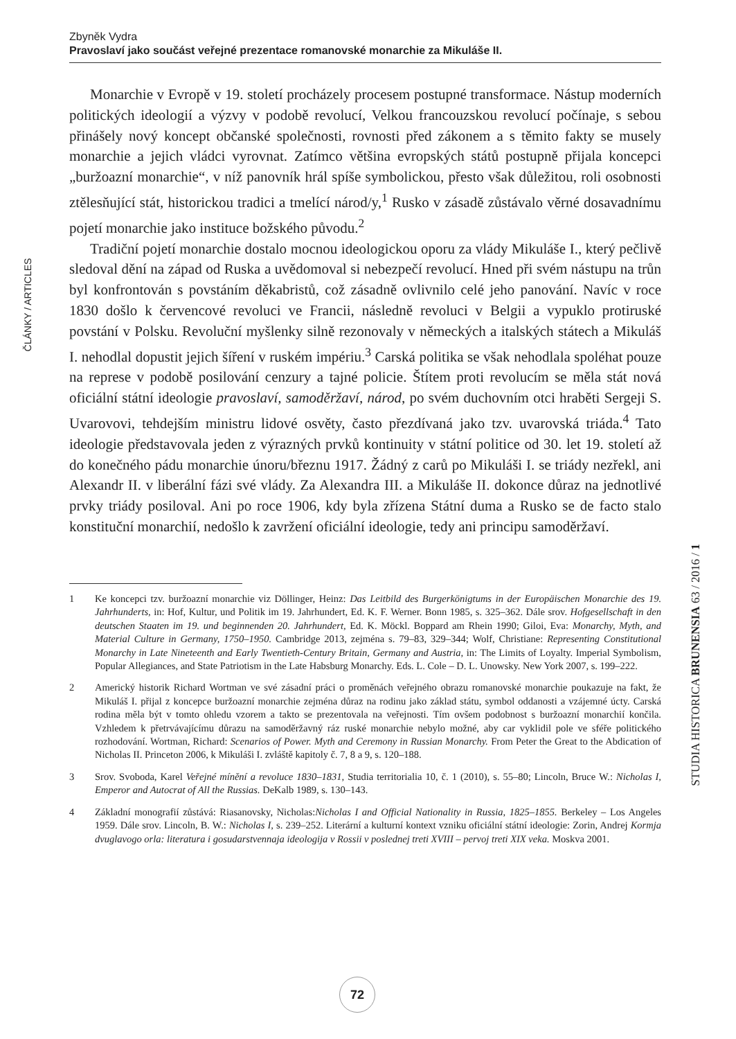Zbyněk Vydra
Pravoslaví jako součást veřejné prezentace romanovské monarchie za Mikuláše II.
ČLÁNKY / ARTICLES
Monarchie v Evropě v 19. století procházely procesem postupné transformace. Nástup moderních politických ideologií a výzvy v podobě revolucí, Velkou francouzskou revolucí počínaje, s sebou přinášely nový koncept občanské společnosti, rovnosti před zákonem a s těmito fakty se musely monarchie a jejich vládci vyrovnat. Zatímco většina evropských států postupně přijala koncepci „buržoazní monarchie“, v níž panovník hrál spíše symbolickou, přesto však důležitou, roli osobnosti ztělesňující stát, historickou tradici a tmelící národ/y,<sup>1</sup> Rusko v zásadě zůstávalo věrné dosavadnímu pojetí monarchie jako instituce božského původu.<sup>2</sup>
Tradiční pojetí monarchie dostalo mocnou ideologickou oporu za vlády Mikuláše I., který pečlivě sledoval dění na západ od Ruska a uvědomoval si nebezpečí revolucí. Hned při svém nástupu na trůn byl konfrontován s povstáním děkabristů, což zásadně ovlivnilo celé jeho panování. Navíc v roce 1830 došlo k červencové revoluci ve Francii, následně revoluci v Belgii a vypuklo protiruské povstání v Polsku. Revoluční myšlenky silně rezonovaly v německých a italských státech a Mikuláš I. nehodlal dopustit jejich šíření v ruském impériu.<sup>3</sup> Carská politika se však nehodlala spoléhat pouze na represe v podobě posilování cenzury a tajné policie. Štítem proti revolucím se měla stát nová oficiální státní ideologie pravoslaví, samoděržaví, národ, po svém duchovním otci hraběti Sergeji S. Uvarovovi, tehdejším ministru lidové osvěty, často přezdívaná jako tzv. uvarovská triáda.<sup>4</sup> Tato ideologie představovala jeden z výrazných prvků kontinuity v státní politice od 30. let 19. století až do konečného pádu monarchie únoru/březnu 1917. Žádný z carů po Mikuláši I. se triády nezřekl, ani Alexandr II. v liberální fázi své vlády. Za Alexandra III. a Mikuláše II. dokonce důraz na jednotlivé prvky triády posiloval. Ani po roce 1906, kdy byla zřízena Státní duma a Rusko se de facto stalo konstituční monarchií, nedošlo k zavržení oficiální ideologie, tedy ani principu samoděržaví.
1 Ke koncepci tzv. buržoazní monarchie viz Döllinger, Heinz: Das Leitbild des Burgerkönigtums in der Europäischen Monarchie des 19. Jahrhunderts, in: Hof, Kultur, und Politik im 19. Jahrhundert, Ed. K. F. Werner. Bonn 1985, s. 325–362. Dále srov. Hofgesellschaft in den deutschen Staaten im 19. und beginnenden 20. Jahrhundert, Ed. K. Möckl. Boppard am Rhein 1990; Giloi, Eva: Monarchy, Myth, and Material Culture in Germany, 1750–1950. Cambridge 2013, zejména s. 79–83, 329–344; Wolf, Christiane: Representing Constitutional Monarchy in Late Nineteenth and Early Twentieth-Century Britain, Germany and Austria, in: The Limits of Loyalty. Imperial Symbolism, Popular Allegiances, and State Patriotism in the Late Habsburg Monarchy. Eds. L. Cole – D. L. Unowsky. New York 2007, s. 199–222.
2 Americký historik Richard Wortman ve své zásadní práci o proměnách veřejného obrazu romanovské monarchie poukazuje na fakt, že Mikuláš I. přijal z koncepce buržoazní monarchie zejména důraz na rodinu jako základ státu, symbol oddanosti a vzájemné úcty. Carská rodina měla být v tomto ohledu vzorem a takto se prezentovala na veřejnosti. Tím ovšem podobnost s buržoazní monarchií končila. Vzhledem k přetrvávajícímu důrazu na samoděržavný ráz ruské monarchie nebylo možné, aby car vyklidil pole ve sféře politického rozhodování. Wortman, Richard: Scenarios of Power. Myth and Ceremony in Russian Monarchy. From Peter the Great to the Abdication of Nicholas II. Princeton 2006, k Mikuláši I. zvláště kapitoly č. 7, 8 a 9, s. 120–188.
3 Srov. Svoboda, Karel Veřejné mínění a revoluce 1830–1831, Studia territorialia 10, č. 1 (2010), s. 55–80; Lincoln, Bruce W.: Nicholas I, Emperor and Autocrat of All the Russias. DeKalb 1989, s. 130–143.
4 Základní monografií zůstává: Riasanovsky, Nicholas:Nicholas I and Official Nationality in Russia, 1825–1855. Berkeley – Los Angeles 1959. Dále srov. Lincoln, B. W.: Nicholas I, s. 239–252. Literární a kulturní kontext vzniku oficiální státní ideologie: Zorin, Andrej Kormja dvuglavogo orla: literatura i gosudarstvennaja ideologija v Rossii v poslednej treti XVIII – pervoj treti XIX veka. Moskva 2001.
STUDIA HISTORICA BRUNENSIA 63 / 2016 / 1
72